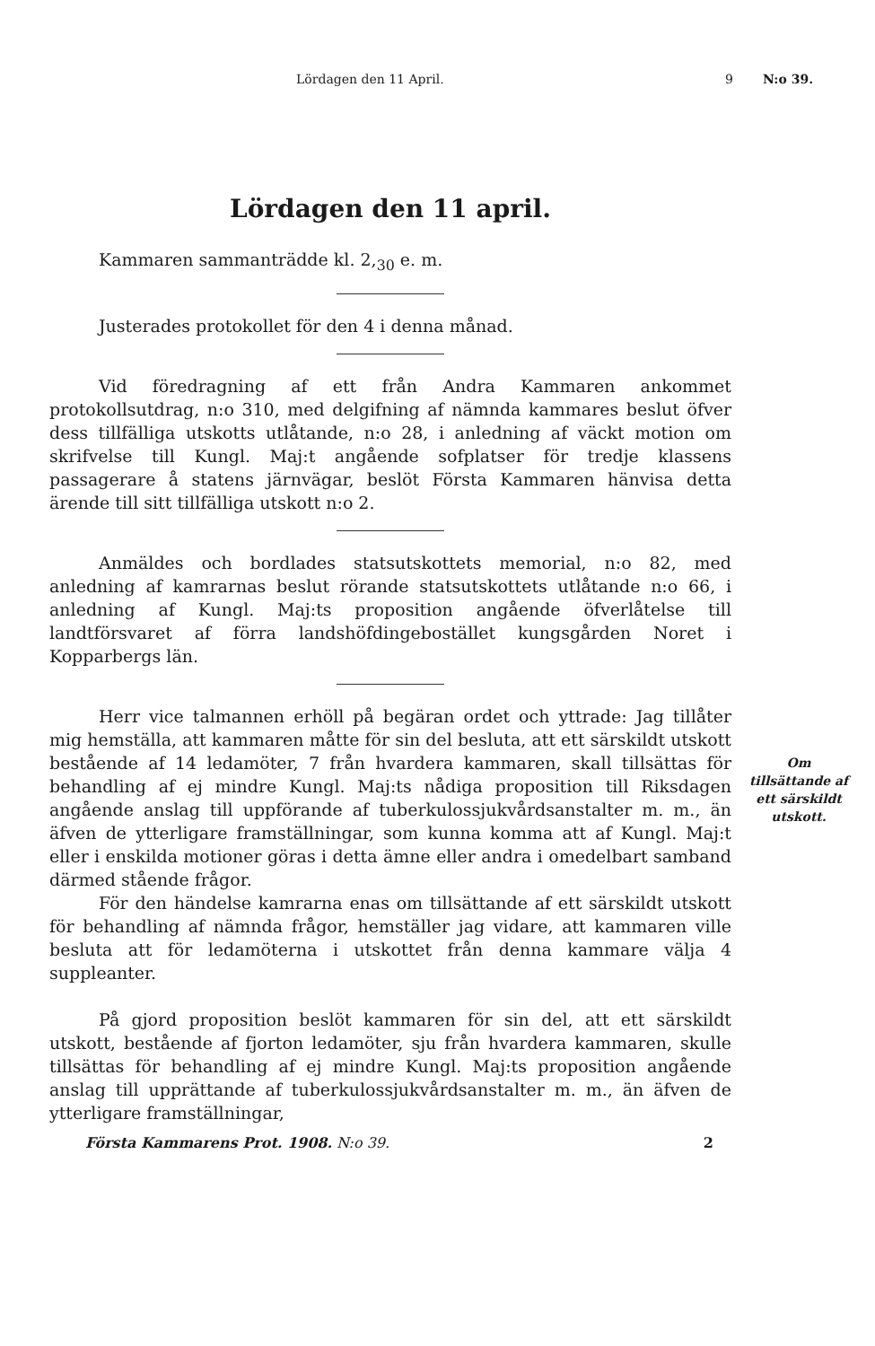Lördagen den 11 April. 9 N:o 39.
Om
tillsättande af
ett särskildt
utskott.
Lördagen den 11 april.
Kammaren sammanträdde kl. 2,<sub>30</sub> e. m.
Justerades protokollet för den 4 i denna månad.
Vid föredragning af ett från Andra Kammaren ankommet protokollsutdrag, n:o 310, med delgifning af nämnda kammares beslut öfver dess tillfälliga utskotts utlåtande, n:o 28, i anledning af väckt motion om skrifvelse till Kungl. Maj:t angående sofplatser för tredje klassens passagerare å statens järnvägar, beslöt Första Kammaren hänvisa detta ärende till sitt tillfälliga utskott n:o 2.
Anmäldes och bordlades statsutskottets memorial, n:o 82, med anledning af kamrarnas beslut rörande statsutskottets utlåtande n:o 66, i anledning af Kungl. Maj:ts proposition angående öfverlåtelse till landtförsvaret af förra landshöfdingebostället kungsgården Noret i Kopparbergs län.
Herr vice talmannen erhöll på begäran ordet och yttrade: Jag tillåter mig hemställa, att kammaren måtte för sin del besluta, att ett särskildt utskott bestående af 14 ledamöter, 7 från hvardera kammaren, skall tillsättas för behandling af ej mindre Kungl. Maj:ts nådiga proposition till Riksdagen angående anslag till uppförande af tuberkulossjukvårdsanstalter m. m., än äfven de ytterligare framställningar, som kunna komma att af Kungl. Maj:t eller i enskilda motioner göras i detta ämne eller andra i omedelbart samband därmed stående frågor.
För den händelse kamrarna enas om tillsättande af ett särskildt utskott för behandling af nämnda frågor, hemställer jag vidare, att kammaren ville besluta att för ledamöterna i utskottet från denna kammare välja 4 suppleanter.
På gjord proposition beslöt kammaren för sin del, att ett särskildt utskott, bestående af fjorton ledamöter, sju från hvardera kammaren, skulle tillsättas för behandling af ej mindre Kungl. Maj:ts proposition angående anslag till upprättande af tuberkulossjukvårdsanstalter m. m., än äfven de ytterligare framställningar,
Första Kammarens Prot. 1908. N:o 39. 2